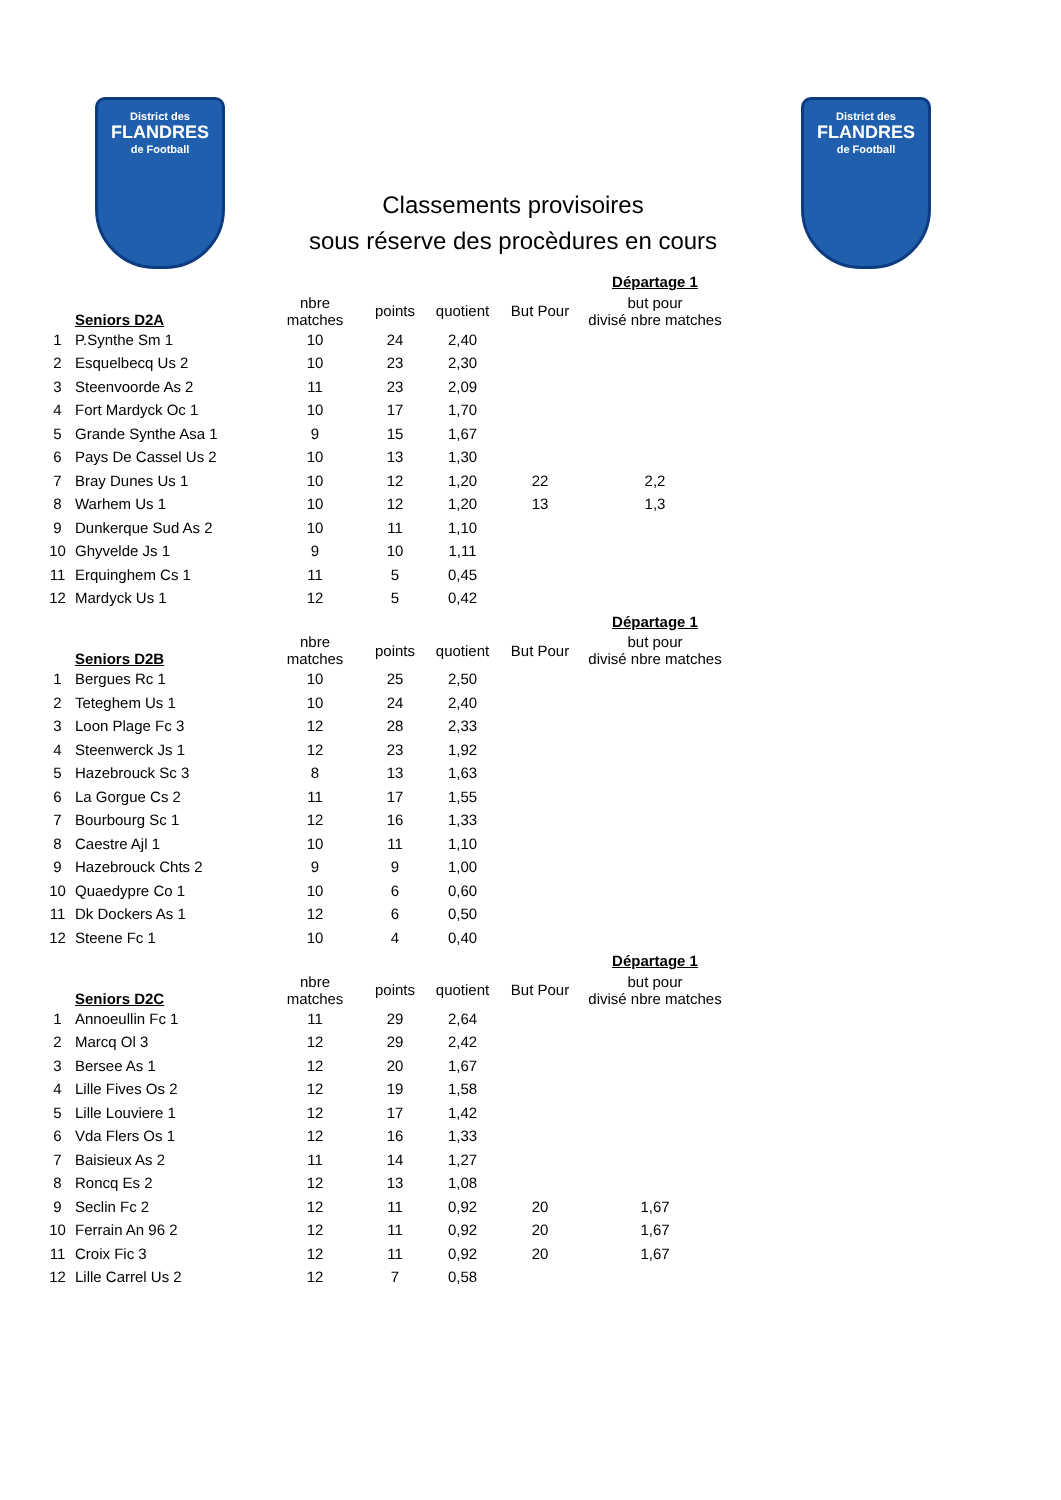District des
FLANDRES
de Football
Classements provisoires
sous réserve des procèdures en cours
District des
FLANDRES
de Football
| | | | | | | Départage 1 |
| | Seniors D2A | nbre matches | points | quotient | But Pour | but pour divisé nbre matches |
| 1 | P.Synthe Sm 1 | 10 | 24 | 2,40 | | |
| 2 | Esquelbecq Us 2 | 10 | 23 | 2,30 | | |
| 3 | Steenvoorde As 2 | 11 | 23 | 2,09 | | |
| 4 | Fort Mardyck Oc 1 | 10 | 17 | 1,70 | | |
| 5 | Grande Synthe Asa 1 | 9 | 15 | 1,67 | | |
| 6 | Pays De Cassel Us 2 | 10 | 13 | 1,30 | | |
| 7 | Bray Dunes Us 1 | 10 | 12 | 1,20 | 22 | 2,2 |
| 8 | Warhem Us 1 | 10 | 12 | 1,20 | 13 | 1,3 |
| 9 | Dunkerque Sud As 2 | 10 | 11 | 1,10 | | |
| 10 | Ghyvelde Js 1 | 9 | 10 | 1,11 | | |
| 11 | Erquinghem Cs 1 | 11 | 5 | 0,45 | | |
| 12 | Mardyck Us 1 | 12 | 5 | 0,42 | | |
| | | | | | | Départage 1 |
| | Seniors D2B | nbre matches | points | quotient | But Pour | but pour divisé nbre matches |
| 1 | Bergues Rc 1 | 10 | 25 | 2,50 | | |
| 2 | Teteghem Us 1 | 10 | 24 | 2,40 | | |
| 3 | Loon Plage Fc 3 | 12 | 28 | 2,33 | | |
| 4 | Steenwerck Js 1 | 12 | 23 | 1,92 | | |
| 5 | Hazebrouck Sc 3 | 8 | 13 | 1,63 | | |
| 6 | La Gorgue Cs 2 | 11 | 17 | 1,55 | | |
| 7 | Bourbourg Sc 1 | 12 | 16 | 1,33 | | |
| 8 | Caestre Ajl 1 | 10 | 11 | 1,10 | | |
| 9 | Hazebrouck Chts 2 | 9 | 9 | 1,00 | | |
| 10 | Quaedypre Co 1 | 10 | 6 | 0,60 | | |
| 11 | Dk Dockers As 1 | 12 | 6 | 0,50 | | |
| 12 | Steene Fc 1 | 10 | 4 | 0,40 | | |
| | | | | | | Départage 1 |
| | Seniors D2C | nbre matches | points | quotient | But Pour | but pour divisé nbre matches |
| 1 | Annoeullin Fc 1 | 11 | 29 | 2,64 | | |
| 2 | Marcq Ol 3 | 12 | 29 | 2,42 | | |
| 3 | Bersee As 1 | 12 | 20 | 1,67 | | |
| 4 | Lille Fives Os 2 | 12 | 19 | 1,58 | | |
| 5 | Lille Louviere 1 | 12 | 17 | 1,42 | | |
| 6 | Vda Flers Os 1 | 12 | 16 | 1,33 | | |
| 7 | Baisieux As 2 | 11 | 14 | 1,27 | | |
| 8 | Roncq Es 2 | 12 | 13 | 1,08 | | |
| 9 | Seclin Fc 2 | 12 | 11 | 0,92 | 20 | 1,67 |
| 10 | Ferrain An 96 2 | 12 | 11 | 0,92 | 20 | 1,67 |
| 11 | Croix Fic 3 | 12 | 11 | 0,92 | 20 | 1,67 |
| 12 | Lille Carrel Us 2 | 12 | 7 | 0,58 | | |